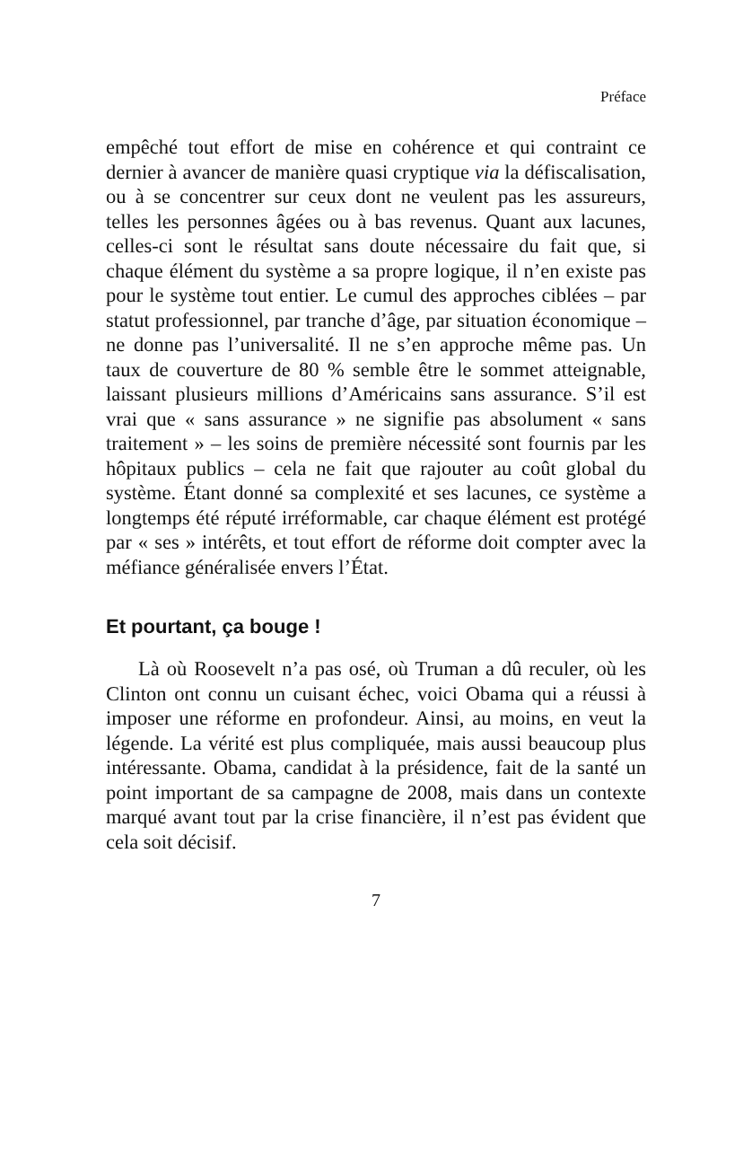Préface
empêché tout effort de mise en cohérence et qui contraint ce dernier à avancer de manière quasi cryptique via la défiscalisation, ou à se concentrer sur ceux dont ne veulent pas les assureurs, telles les personnes âgées ou à bas revenus. Quant aux lacunes, celles-ci sont le résultat sans doute nécessaire du fait que, si chaque élément du système a sa propre logique, il n’en existe pas pour le système tout entier. Le cumul des approches ciblées – par statut professionnel, par tranche d’âge, par situation économique – ne donne pas l’universalité. Il ne s’en approche même pas. Un taux de couverture de 80 % semble être le sommet atteignable, laissant plusieurs millions d’Américains sans assurance. S’il est vrai que « sans assurance » ne signifie pas absolument « sans traitement » – les soins de première nécessité sont fournis par les hôpitaux publics – cela ne fait que rajouter au coût global du système. Étant donné sa complexité et ses lacunes, ce système a longtemps été réputé irréformable, car chaque élément est protégé par « ses » intérêts, et tout effort de réforme doit compter avec la méfiance généralisée envers l’État.
Et pourtant, ça bouge !
Là où Roosevelt n’a pas osé, où Truman a dû reculer, où les Clinton ont connu un cuisant échec, voici Obama qui a réussi à imposer une réforme en profondeur. Ainsi, au moins, en veut la légende. La vérité est plus compliquée, mais aussi beaucoup plus intéressante. Obama, candidat à la présidence, fait de la santé un point important de sa campagne de 2008, mais dans un contexte marqué avant tout par la crise financière, il n’est pas évident que cela soit décisif.
7